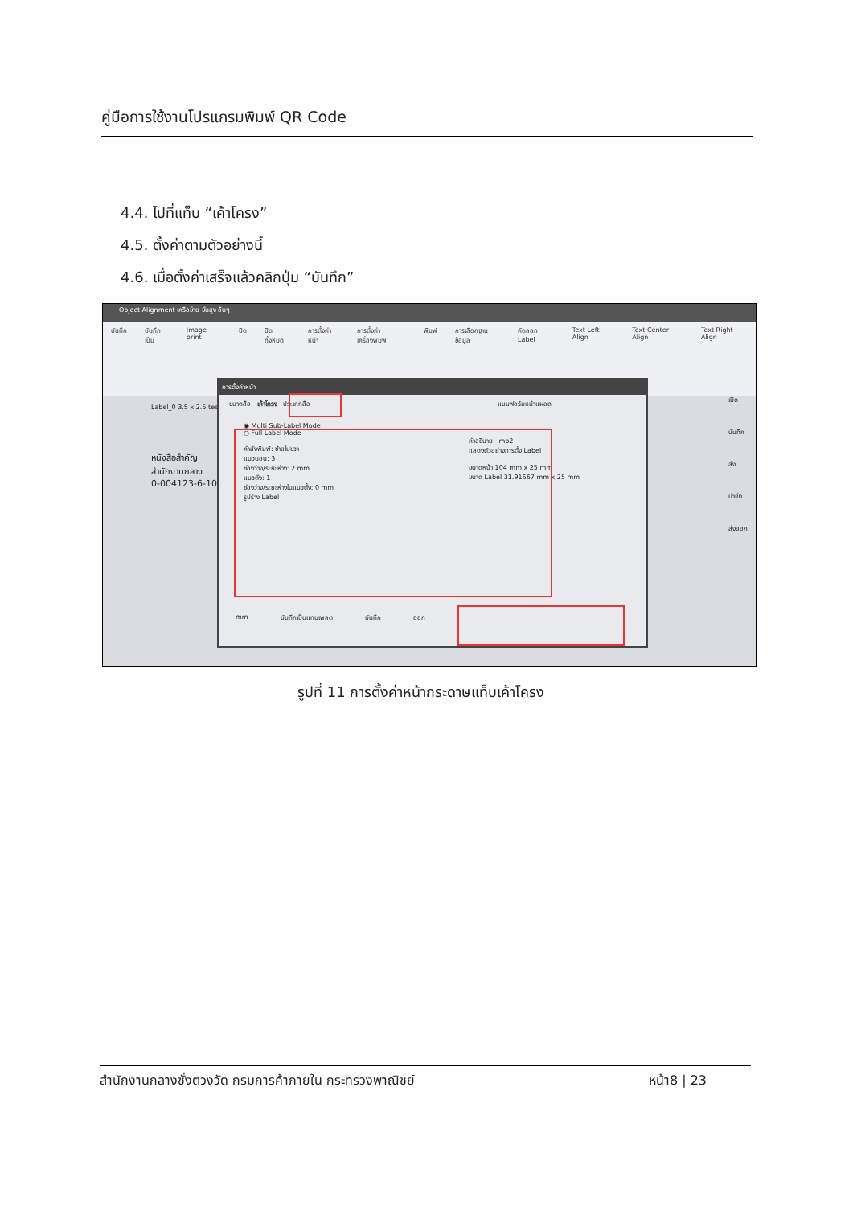คู่มือการใช้งานโปรแกรมพิมพ์ QR Code
4.4. ไปที่แท็บ “เค้าโครง”
4.5. ตั้งค่าตามตัวอย่างนี้
4.6. เมื่อตั้งค่าเสร็จแล้วคลิกปุ่ม “บันทึก”
Object Alignment เครือข่าย ขั้นสูง อื่นๆ
บันทึก บันทึกเป็น Image print ปิด ปิดทั้งหมด การตั้งค่าหน้า การตั้งค่าเครื่องพิมพ์ พิมพ์ การเลือกฐานข้อมูล คัดลอก Label Text Left Align Text Center Align Text Right Align
Label_0 3.5 x 2.5 test
หนังสือสำคัญ
สำนักงานกลาง
0-004123-6-1011
การตั้งค่าหน้า
ขนาดสื่อ เค้าโครง ประเภทสื่อ แบบฟอร์มหน้าแผลด
◉ Multi Sub-Label Mode
○ Full Label Mode
คำสั่งพิมพ์: ซ้ายไปขวา
แนวนอน: 3
ช่องว่าง/ระยะห่าง: 2 mm
แนวตั้ง: 1
ช่องว่าง/ระยะห่างในแนวตั้ง: 0 mm
รูปร่าง Label
คำอธิบาย: lmp2
แสดงตัวอย่างการตั้ง Label
ขนาดหน้า 104 mm x 25 mm
ขนาด Label 31.91667 mm x 25 mm
mm บันทึกเป็นแทมเพลต บันทึก ออก
เปิด
บันทึก
ส่ง
นำเข้า
ส่งออก
รูปที่ 11 การตั้งค่าหน้ากระดาษแท็บเค้าโครง
สำนักงานกลางชั่งตวงวัด กรมการค้าภายใน กระทรวงพาณิชย์ หน้า8 | 23